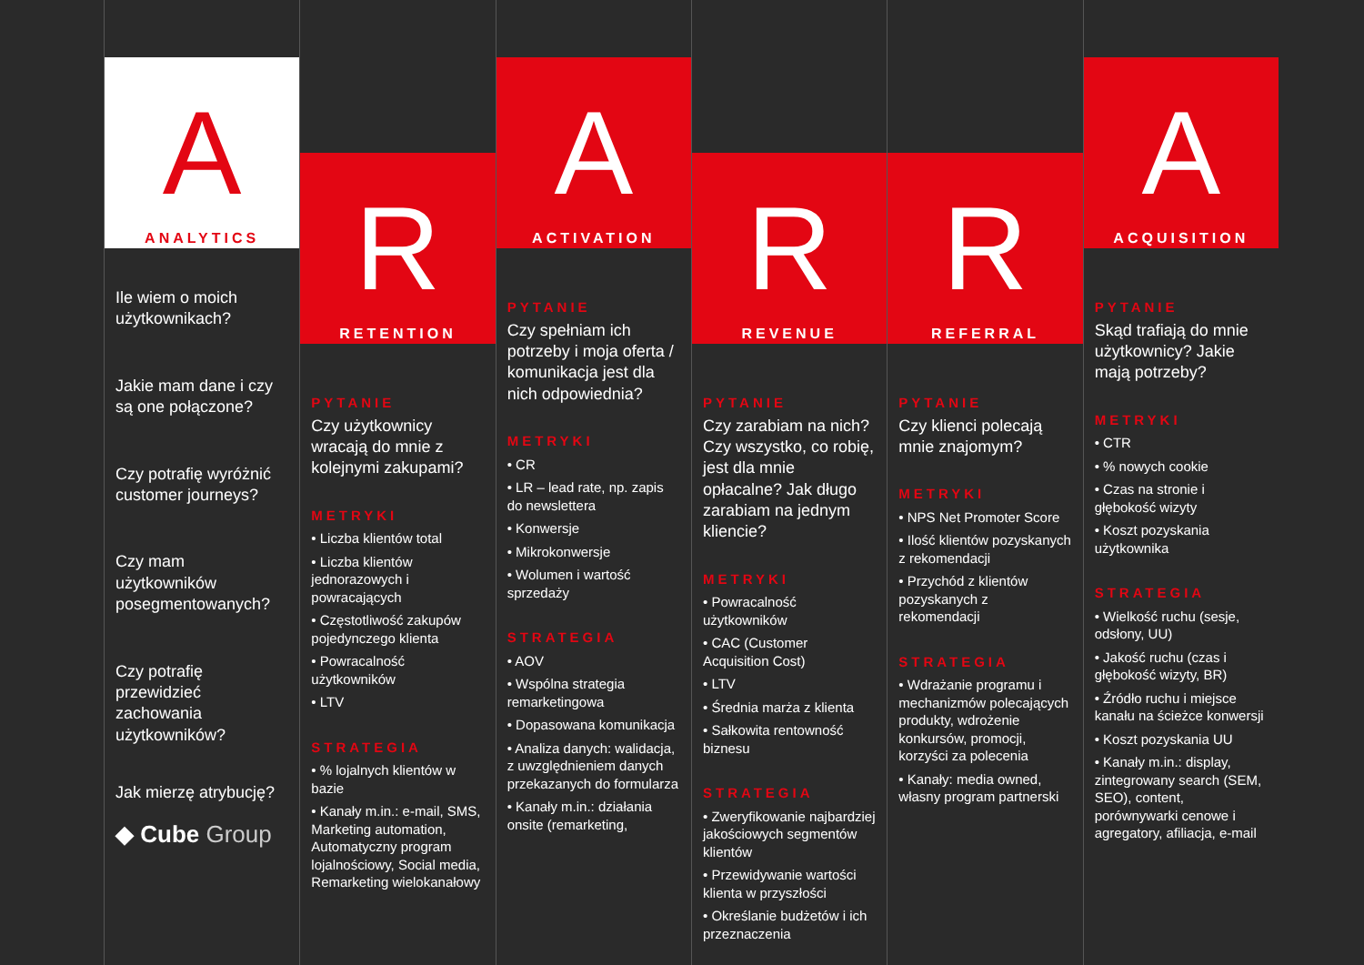A
ANALYTICS
Ile wiem o moich użytkownikach?
Jakie mam dane i czy są one połączone?
Czy potrafię wyróżnić customer journeys?
Czy mam użytkowników posegmentowanych?
Czy potrafię przewidzieć zachowania użytkowników?
Jak mierzę atrybucję?
◆ Cube Group
R
RETENTION
PYTANIE
Czy użytkownicy wracają do mnie z kolejnymi zakupami?
METRYKI
• Liczba klientów total
• Liczba klientów jednorazowych i powracających
• Częstotliwość zakupów pojedynczego klienta
• Powracalność użytkowników
• LTV
STRATEGIA
• % lojalnych klientów w bazie
• Kanały m.in.: e-mail, SMS, Marketing automation, Automatyczny program lojalnościowy, Social media, Remarketing wielokanałowy
A
ACTIVATION
PYTANIE
Czy spełniam ich potrzeby i moja oferta / komunikacja jest dla nich odpowiednia?
METRYKI
• CR
• LR – lead rate, np. zapis do newslettera
• Konwersje
• Mikrokonwersje
• Wolumen i wartość sprzedaży
STRATEGIA
• AOV
• Wspólna strategia remarketingowa
• Dopasowana komunikacja
• Analiza danych: walidacja, z uwzględnieniem danych przekazanych do formularza
• Kanały m.in.: działania onsite (remarketing,
R
REVENUE
PYTANIE
Czy zarabiam na nich? Czy wszystko, co robię, jest dla mnie opłacalne? Jak długo zarabiam na jednym kliencie?
METRYKI
• Powracalność użytkowników
• CAC (Customer Acquisition Cost)
• LTV
• Średnia marża z klienta
• Sałkowita rentowność biznesu
STRATEGIA
• Zweryfikowanie najbardziej jakościowych segmentów klientów
• Przewidywanie wartości klienta w przyszłości
• Określanie budżetów i ich przeznaczenia
R
REFERRAL
PYTANIE
Czy klienci polecają mnie znajomym?
METRYKI
• NPS Net Promoter Score
• Ilość klientów pozyskanych z rekomendacji
• Przychód z klientów pozyskanych z rekomendacji
STRATEGIA
• Wdrażanie programu i mechanizmów polecających produkty, wdrożenie konkursów, promocji, korzyści za polecenia
• Kanały: media owned, własny program partnerski
A
ACQUISITION
PYTANIE
Skąd trafiają do mnie użytkownicy? Jakie mają potrzeby?
METRYKI
• CTR
• % nowych cookie
• Czas na stronie i głębokość wizyty
• Koszt pozyskania użytkownika
STRATEGIA
• Wielkość ruchu (sesje, odsłony, UU)
• Jakość ruchu (czas i głębokość wizyty, BR)
• Źródło ruchu i miejsce kanału na ścieżce konwersji
• Koszt pozyskania UU
• Kanały m.in.: display, zintegrowany search (SEM, SEO), content, porównywarki cenowe i agregatory, afiliacja, e-mail